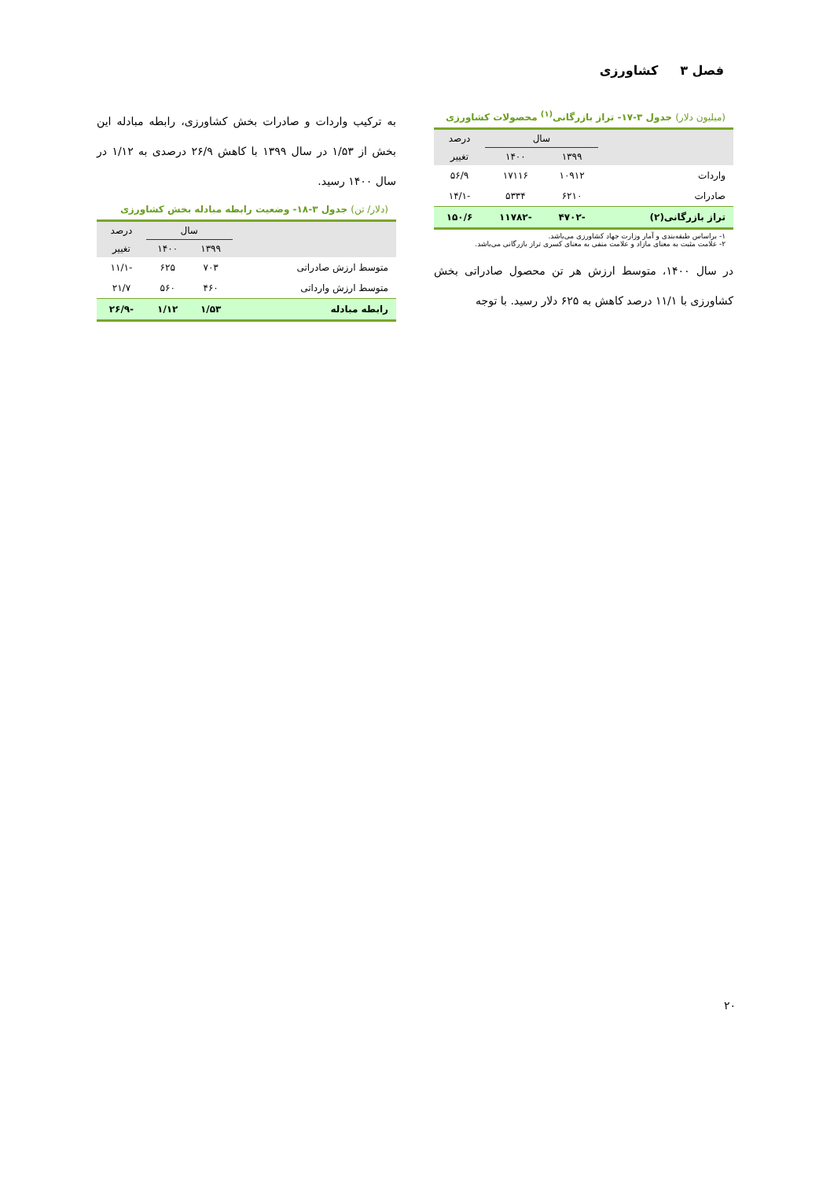فصل ۳ کشاورزی
(میلیون دلار) جدول ۳-۱۷- تراز بازرگانی<sup>(۱)</sup> محصولات کشاورزی
| | سال | | درصد |
| --- | --- | --- | --- |
| | ۱۳۹۹ | ۱۴۰۰ | تغییر |
| واردات | ۱۰۹۱۲ | ۱۷۱۱۶ | ۵۶/۹ |
| صادرات | ۶۲۱۰ | ۵۳۳۴ | -۱۴/۱ |
| تراز بازرگانی(۲) | -۴۷۰۲ | -۱۱۷۸۲ | ۱۵۰/۶ |
۱- براساس طبقه‌بندی و آمار وزارت جهاد کشاورزی می‌باشد.
۲- علامت مثبت به معنای مازاد و علامت منفی به معنای کسری تراز بازرگانی می‌باشد.
در سال ۱۴۰۰، متوسط ارزش هر تن محصول صادراتی بخش کشاورزی با ۱۱/۱ درصد کاهش به ۶۲۵ دلار رسید. با توجه
به ترکیب واردات و صادرات بخش کشاورزی، رابطه مبادله این بخش از ۱/۵۳ در سال ۱۳۹۹ با کاهش ۲۶/۹ درصدی به ۱/۱۲ در سال ۱۴۰۰ رسید.
(دلار/ تن) جدول ۳-۱۸- وضعیت رابطه مبادله بخش کشاورزی
| | سال | | درصد |
| --- | --- | --- | --- |
| | ۱۳۹۹ | ۱۴۰۰ | تغییر |
| متوسط ارزش صادراتی | ۷۰۳ | ۶۲۵ | -۱۱/۱ |
| متوسط ارزش وارداتی | ۴۶۰ | ۵۶۰ | ۲۱/۷ |
| رابطه مبادله | ۱/۵۳ | ۱/۱۲ | -۲۶/۹ |
۲۰